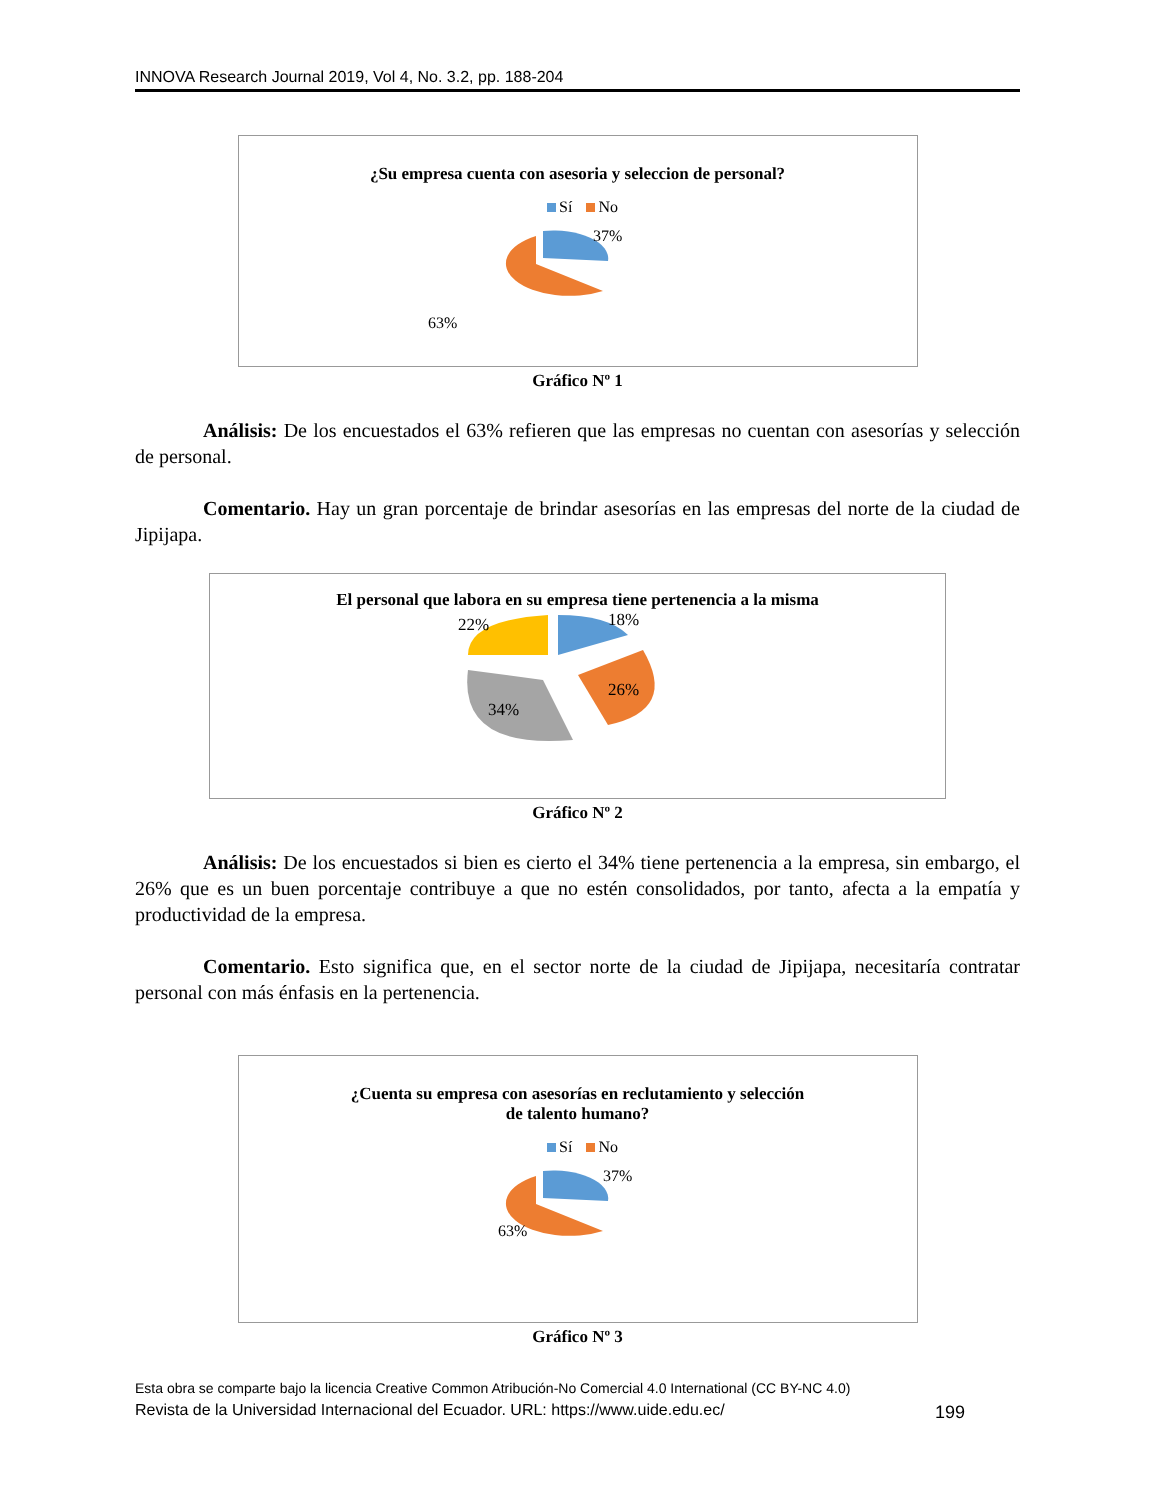INNOVA Research Journal 2019, Vol 4, No. 3.2, pp. 188-204
¿Su empresa cuenta con asesoria y seleccion de personal?
Sí No
37%
63%
Gráfico Nº 1
Análisis: De los encuestados el 63% refieren que las empresas no cuentan con asesorías y selección de personal.
Comentario. Hay un gran porcentaje de brindar asesorías en las empresas del norte de la ciudad de Jipijapa.
El personal que labora en su empresa tiene pertenencia a la misma
22%
18%
34%
26%
Gráfico Nº 2
Análisis: De los encuestados si bien es cierto el 34% tiene pertenencia a la empresa, sin embargo, el 26% que es un buen porcentaje contribuye a que no estén consolidados, por tanto, afecta a la empatía y productividad de la empresa.
Comentario. Esto significa que, en el sector norte de la ciudad de Jipijapa, necesitaría contratar personal con más énfasis en la pertenencia.
¿Cuenta su empresa con asesorías en reclutamiento y selección
de talento humano?
Sí No
37%
63%
Gráfico Nº 3
Esta obra se comparte bajo la licencia Creative Common Atribución-No Comercial 4.0 International (CC BY-NC 4.0)
Revista de la Universidad Internacional del Ecuador. URL: https://www.uide.edu.ec/ 199